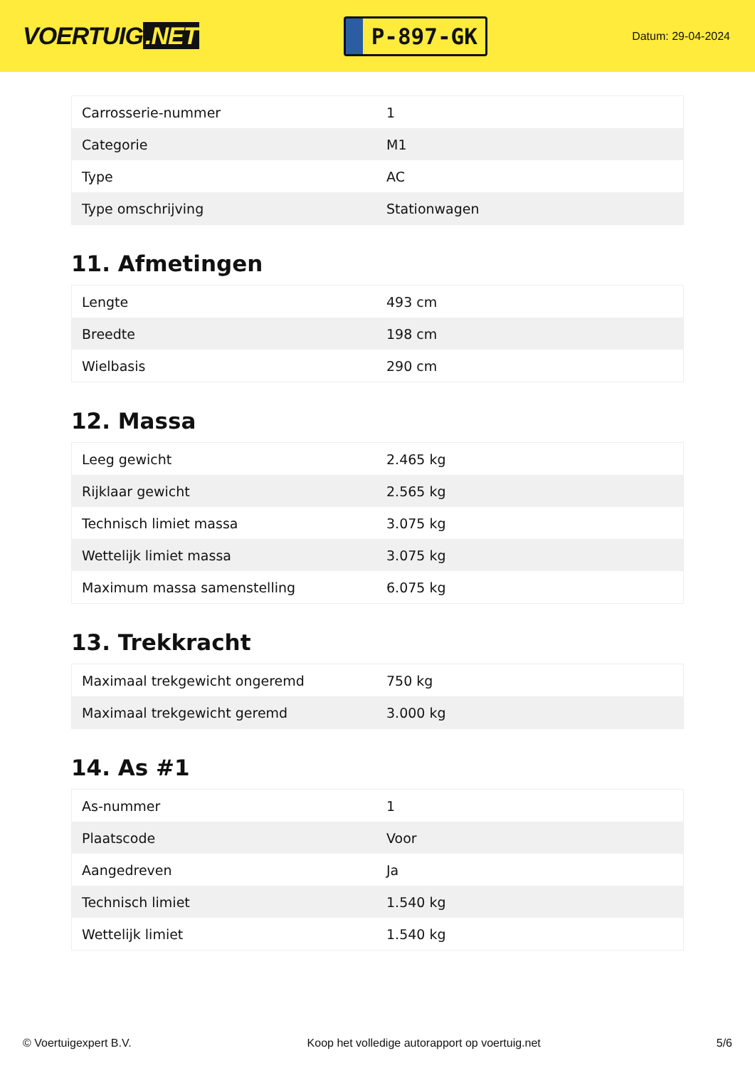VOERTUIG.NET
P-897-GK
Datum: 29-04-2024
| Carrosserie-nummer | 1 |
| Categorie | M1 |
| Type | AC |
| Type omschrijving | Stationwagen |
11. Afmetingen
| Lengte | 493 cm |
| Breedte | 198 cm |
| Wielbasis | 290 cm |
12. Massa
| Leeg gewicht | 2.465 kg |
| Rijklaar gewicht | 2.565 kg |
| Technisch limiet massa | 3.075 kg |
| Wettelijk limiet massa | 3.075 kg |
| Maximum massa samenstelling | 6.075 kg |
13. Trekkracht
| Maximaal trekgewicht ongeremd | 750 kg |
| Maximaal trekgewicht geremd | 3.000 kg |
14. As #1
| As-nummer | 1 |
| Plaatscode | Voor |
| Aangedreven | Ja |
| Technisch limiet | 1.540 kg |
| Wettelijk limiet | 1.540 kg |
© Voertuigexpert B.V. Koop het volledige autorapport op voertuig.net 5/6